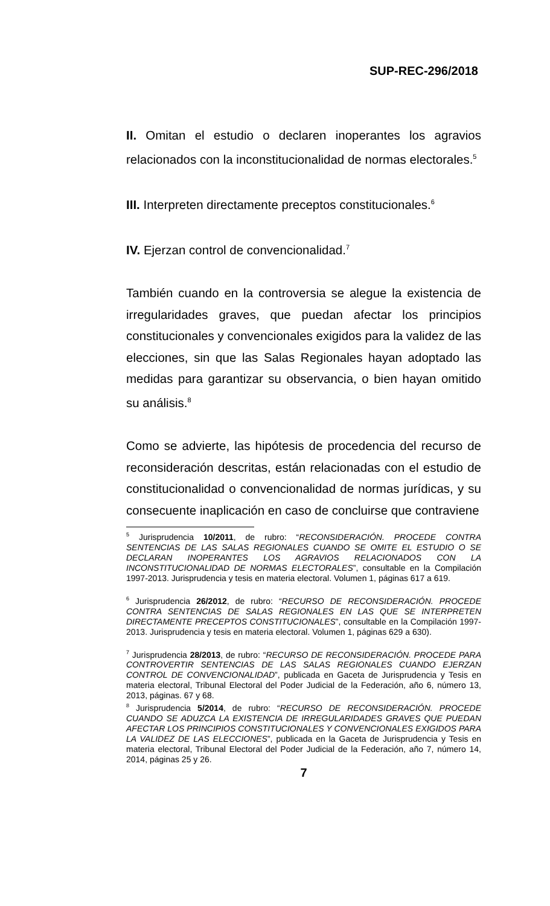SUP-REC-296/2018
II. Omitan el estudio o declaren inoperantes los agravios relacionados con la inconstitucionalidad de normas electorales.<sup>5</sup>
III. Interpreten directamente preceptos constitucionales.<sup>6</sup>
IV. Ejerzan control de convencionalidad.<sup>7</sup>
También cuando en la controversia se alegue la existencia de irregularidades graves, que puedan afectar los principios constitucionales y convencionales exigidos para la validez de las elecciones, sin que las Salas Regionales hayan adoptado las medidas para garantizar su observancia, o bien hayan omitido su análisis.<sup>8</sup>
Como se advierte, las hipótesis de procedencia del recurso de reconsideración descritas, están relacionadas con el estudio de constitucionalidad o convencionalidad de normas jurídicas, y su consecuente inaplicación en caso de concluirse que contraviene
<sup>5</sup> Jurisprudencia 10/2011, de rubro: “RECONSIDERACIÓN. PROCEDE CONTRA SENTENCIAS DE LAS SALAS REGIONALES CUANDO SE OMITE EL ESTUDIO O SE DECLARAN INOPERANTES LOS AGRAVIOS RELACIONADOS CON LA INCONSTITUCIONALIDAD DE NORMAS ELECTORALES”, consultable en la Compilación 1997-2013. Jurisprudencia y tesis en materia electoral. Volumen 1, páginas 617 a 619.
<sup>6</sup> Jurisprudencia 26/2012, de rubro: “RECURSO DE RECONSIDERACIÓN. PROCEDE CONTRA SENTENCIAS DE SALAS REGIONALES EN LAS QUE SE INTERPRETEN DIRECTAMENTE PRECEPTOS CONSTITUCIONALES”, consultable en la Compilación 1997-2013. Jurisprudencia y tesis en materia electoral. Volumen 1, páginas 629 a 630).
<sup>7</sup> Jurisprudencia 28/2013, de rubro: “RECURSO DE RECONSIDERACIÓN. PROCEDE PARA CONTROVERTIR SENTENCIAS DE LAS SALAS REGIONALES CUANDO EJERZAN CONTROL DE CONVENCIONALIDAD”, publicada en Gaceta de Jurisprudencia y Tesis en materia electoral, Tribunal Electoral del Poder Judicial de la Federación, año 6, número 13, 2013, páginas. 67 y 68.
<sup>8</sup> Jurisprudencia 5/2014, de rubro: “RECURSO DE RECONSIDERACIÓN. PROCEDE CUANDO SE ADUZCA LA EXISTENCIA DE IRREGULARIDADES GRAVES QUE PUEDAN AFECTAR LOS PRINCIPIOS CONSTITUCIONALES Y CONVENCIONALES EXIGIDOS PARA LA VALIDEZ DE LAS ELECCIONES”, publicada en la Gaceta de Jurisprudencia y Tesis en materia electoral, Tribunal Electoral del Poder Judicial de la Federación, año 7, número 14, 2014, páginas 25 y 26.
7